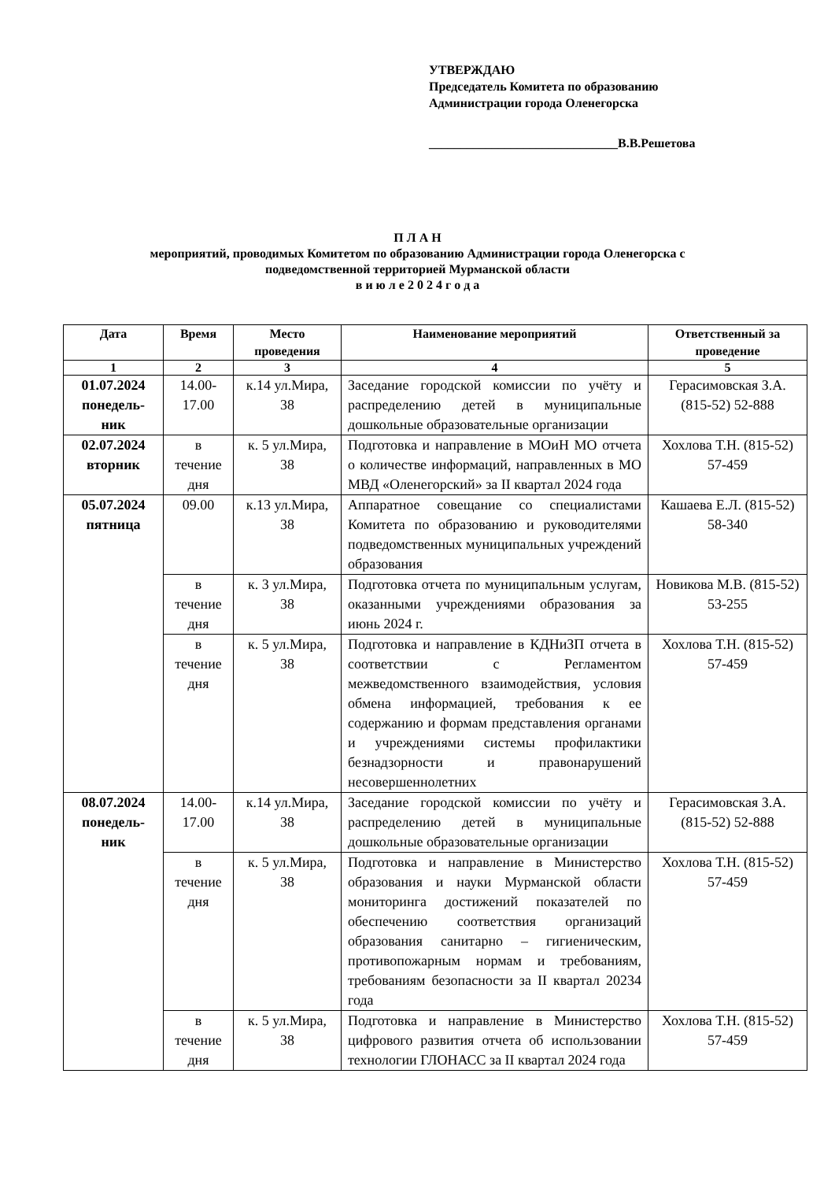УТВЕРЖДАЮ
Председатель Комитета по образованию
Администрации города Оленегорска
______________________________В.В.Решетова
П Л А Н
мероприятий, проводимых Комитетом по образованию Администрации города Оленегорска с
подведомственной территорией Мурманской области
в и ю л е 2 0 2 4 г о д а
| Дата | Время | Место проведения | Наименование мероприятий | Ответственный за проведение |
| --- | --- | --- | --- | --- |
| 1 | 2 | 3 | 4 | 5 |
| 01.07.2024 понедель-ник | 14.00-17.00 | к.14 ул.Мира, 38 | Заседание городской комиссии по учёту и распределению детей в муниципальные дошкольные образовательные организации | Герасимовская З.А. (815-52) 52-888 |
| 02.07.2024 вторник | в течение дня | к. 5 ул.Мира, 38 | Подготовка и направление в МОиН МО отчета о количестве информаций, направленных в МО МВД «Оленегорский» за II квартал 2024 года | Хохлова Т.Н. (815-52) 57-459 |
| 05.07.2024 пятница | 09.00 | к.13 ул.Мира, 38 | Аппаратное совещание со специалистами Комитета по образованию и руководителями подведомственных муниципальных учреждений образования | Кашаева Е.Л. (815-52) 58-340 |
| | в течение дня | к. 3 ул.Мира, 38 | Подготовка отчета по муниципальным услугам, оказанными учреждениями образования за июнь 2024 г. | Новикова М.В. (815-52) 53-255 |
| | в течение дня | к. 5 ул.Мира, 38 | Подготовка и направление в КДНиЗП отчета в соответствии с Регламентом межведомственного взаимодействия, условия обмена информацией, требования к ее содержанию и формам представления органами и учреждениями системы профилактики безнадзорности и правонарушений несовершеннолетних | Хохлова Т.Н. (815-52) 57-459 |
| 08.07.2024 понедель-ник | 14.00-17.00 | к.14 ул.Мира, 38 | Заседание городской комиссии по учёту и распределению детей в муниципальные дошкольные образовательные организации | Герасимовская З.А. (815-52) 52-888 |
| | в течение дня | к. 5 ул.Мира, 38 | Подготовка и направление в Министерство образования и науки Мурманской области мониторинга достижений показателей по обеспечению соответствия организаций образования санитарно – гигиеническим, противопожарным нормам и требованиям, требованиям безопасности за II квартал 20234 года | Хохлова Т.Н. (815-52) 57-459 |
| | в течение дня | к. 5 ул.Мира, 38 | Подготовка и направление в Министерство цифрового развития отчета об использовании технологии ГЛОНАСС за II квартал 2024 года | Хохлова Т.Н. (815-52) 57-459 |